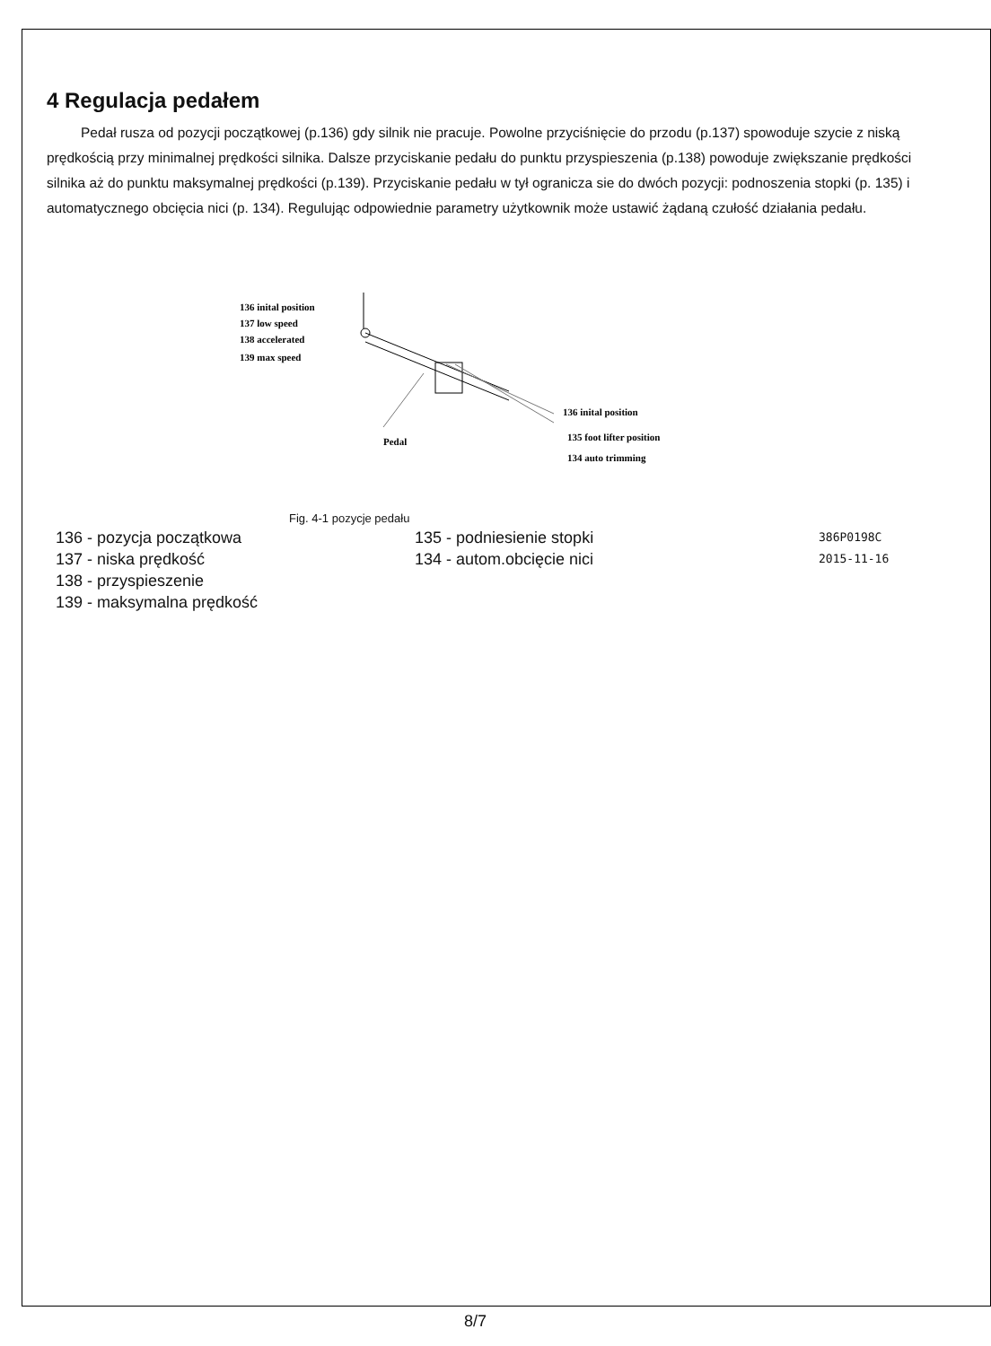4 Regulacja pedałem
Pedał rusza od pozycji początkowej (p.136) gdy silnik nie pracuje. Powolne przyciśnięcie do przodu (p.137) spowoduje szycie z niską prędkością przy minimalnej prędkości silnika. Dalsze przyciskanie pedału do punktu przyspieszenia (p.138) powoduje zwiększanie prędkości silnika aż do punktu maksymalnej prędkości (p.139). Przyciskanie pedału w tył ogranicza sie do dwóch pozycji: podnoszenia stopki (p. 135) i automatycznego obcięcia nici (p. 134). Regulując odpowiednie parametry użytkownik może ustawić żądaną czułość działania pedału.
136 inital position
137 low speed
138 accelerated
139 max speed
Pedal
136 inital position
135 foot lifter position
134 auto trimming
Fig. 4-1 pozycje pedału
136 - pozycja początkowa 135 - podniesienie stopki 386P0198C
137 - niska prędkość 134 - autom.obcięcie nici 2015-11-16
138 - przyspieszenie
139 - maksymalna prędkość
8/7